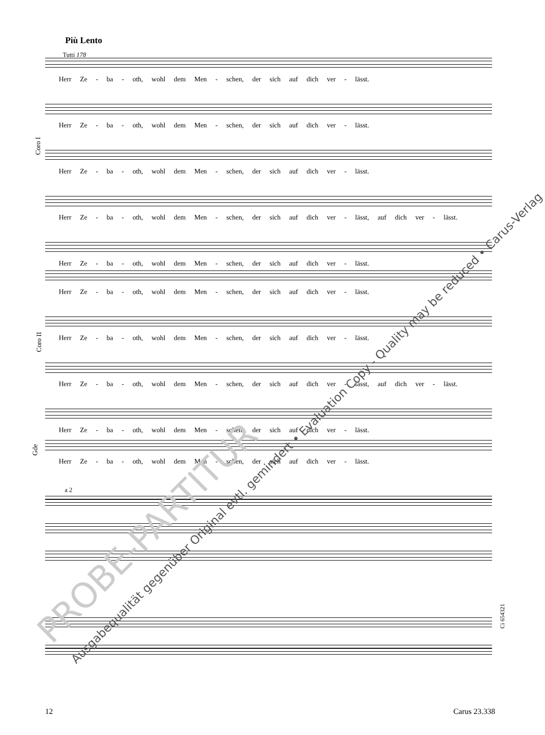Più Lento
Tutti 178
Herr Ze - ba - oth, wohl dem Men - schen, der sich auf dich ver - lässt.
Herr Ze - ba - oth, wohl dem Men - schen, der sich auf dich ver - lässt.
Herr Ze - ba - oth, wohl dem Men - schen, der sich auf dich ver - lässt.
Herr Ze - ba - oth, wohl dem Men - schen, der sich auf dich ver - lässt, auf dich ver - lässt.
Herr Ze - ba - oth, wohl dem Men - schen, der sich auf dich ver - lässt.
Coro I
Herr Ze - ba - oth, wohl dem Men - schen, der sich auf dich ver - lässt.
Herr Ze - ba - oth, wohl dem Men - schen, der sich auf dich ver - lässt.
Herr Ze - ba - oth, wohl dem Men - schen, der sich auf dich ver - lässt, auf dich ver - lässt.
Herr Ze - ba - oth, wohl dem Men - schen, der sich auf dich ver - lässt.
Coro II
Herr Ze - ba - oth, wohl dem Men - schen, der sich auf dich ver - lässt.
a 2
Gde
12 Carus 23.338
Ausgabequalität gegenüber Original evtl. gemindert • Evaluation Copy - Quality may be reduced • Carus-Verlag
PROBE-PARTITUR
Ci 654321